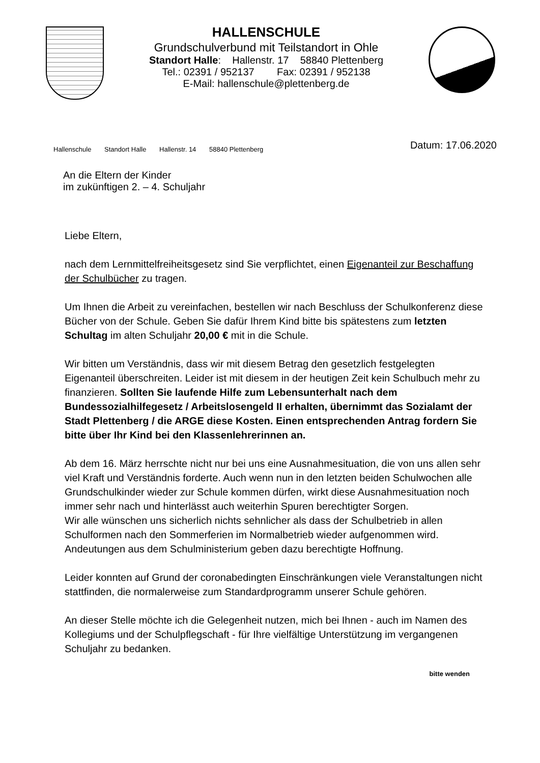HALLENSCHULE
Grundschulverbund mit Teilstandort in Ohle
Standort Halle: Hallenstr. 17 58840 Plettenberg
Tel.: 02391 / 952137 Fax: 02391 / 952138
E-Mail: hallenschule@plettenberg.de
Hallenschule Standort Halle Hallenstr. 14 58840 Plettenberg
Datum: 17.06.2020
An die Eltern der Kinder
im zukünftigen 2. – 4. Schuljahr
Liebe Eltern,
nach dem Lernmittelfreiheitsgesetz sind Sie verpflichtet, einen Eigenanteil zur Beschaffung der Schulbücher zu tragen.
Um Ihnen die Arbeit zu vereinfachen, bestellen wir nach Beschluss der Schulkonferenz diese Bücher von der Schule. Geben Sie dafür Ihrem Kind bitte bis spätestens zum letzten Schultag im alten Schuljahr 20,00 € mit in die Schule.
Wir bitten um Verständnis, dass wir mit diesem Betrag den gesetzlich festgelegten Eigenanteil überschreiten. Leider ist mit diesem in der heutigen Zeit kein Schulbuch mehr zu finanzieren. Sollten Sie laufende Hilfe zum Lebensunterhalt nach dem Bundessozialhilfegesetz / Arbeitslosengeld II erhalten, übernimmt das Sozialamt der Stadt Plettenberg / die ARGE diese Kosten. Einen entsprechenden Antrag fordern Sie bitte über Ihr Kind bei den Klassenlehrerinnen an.
Ab dem 16. März herrschte nicht nur bei uns eine Ausnahmesituation, die von uns allen sehr viel Kraft und Verständnis forderte. Auch wenn nun in den letzten beiden Schulwochen alle Grundschulkinder wieder zur Schule kommen dürfen, wirkt diese Ausnahmesituation noch immer sehr nach und hinterlässt auch weiterhin Spuren berechtigter Sorgen.
Wir alle wünschen uns sicherlich nichts sehnlicher als dass der Schulbetrieb in allen Schulformen nach den Sommerferien im Normalbetrieb wieder aufgenommen wird. Andeutungen aus dem Schulministerium geben dazu berechtigte Hoffnung.
Leider konnten auf Grund der coronabedingten Einschränkungen viele Veranstaltungen nicht stattfinden, die normalerweise zum Standardprogramm unserer Schule gehören.
An dieser Stelle möchte ich die Gelegenheit nutzen, mich bei Ihnen - auch im Namen des Kollegiums und der Schulpflegschaft - für Ihre vielfältige Unterstützung im vergangenen Schuljahr zu bedanken.
bitte wenden